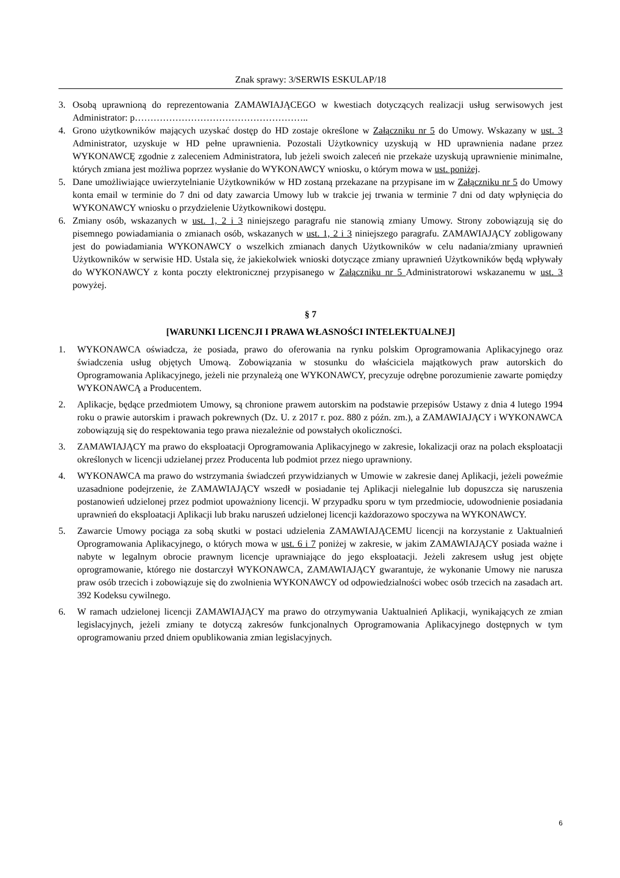Znak sprawy: 3/SERWIS ESKULAP/18
3. Osobą uprawnioną do reprezentowania ZAMAWIAJĄCEGO w kwestiach dotyczących realizacji usług serwisowych jest Administrator: p………………………………………………..
4. Grono użytkowników mających uzyskać dostęp do HD zostaje określone w Załączniku nr 5 do Umowy. Wskazany w ust. 3 Administrator, uzyskuje w HD pełne uprawnienia. Pozostali Użytkownicy uzyskują w HD uprawnienia nadane przez WYKONAWCĘ zgodnie z zaleceniem Administratora, lub jeżeli swoich zaleceń nie przekaże uzyskują uprawnienie minimalne, których zmiana jest możliwa poprzez wysłanie do WYKONAWCY wniosku, o którym mowa w ust. poniżej.
5. Dane umożliwiające uwierzytelnianie Użytkowników w HD zostaną przekazane na przypisane im w Załączniku nr 5 do Umowy konta email w terminie do 7 dni od daty zawarcia Umowy lub w trakcie jej trwania w terminie 7 dni od daty wpłynięcia do WYKONAWCY wniosku o przydzielenie Użytkownikowi dostępu.
6. Zmiany osób, wskazanych w ust. 1, 2 i 3 niniejszego paragrafu nie stanowią zmiany Umowy. Strony zobowiązują się do pisemnego powiadamiania o zmianach osób, wskazanych w ust. 1, 2 i 3 niniejszego paragrafu. ZAMAWIAJĄCY zobligowany jest do powiadamiania WYKONAWCY o wszelkich zmianach danych Użytkowników w celu nadania/zmiany uprawnień Użytkowników w serwisie HD. Ustala się, że jakiekolwiek wnioski dotyczące zmiany uprawnień Użytkowników będą wpływały do WYKONAWCY z konta poczty elektronicznej przypisanego w Załączniku nr 5 Administratorowi wskazanemu w ust. 3 powyżej.
§ 7
[WARUNKI LICENCJI I PRAWA WŁASNOŚCI INTELEKTUALNEJ]
1. WYKONAWCA oświadcza, że posiada, prawo do oferowania na rynku polskim Oprogramowania Aplikacyjnego oraz świadczenia usług objętych Umową. Zobowiązania w stosunku do właściciela majątkowych praw autorskich do Oprogramowania Aplikacyjnego, jeżeli nie przynależą one WYKONAWCY, precyzuje odrębne porozumienie zawarte pomiędzy WYKONAWCĄ a Producentem.
2. Aplikacje, będące przedmiotem Umowy, są chronione prawem autorskim na podstawie przepisów Ustawy z dnia 4 lutego 1994 roku o prawie autorskim i prawach pokrewnych (Dz. U. z 2017 r. poz. 880 z późn. zm.), a ZAMAWIAJĄCY i WYKONAWCA zobowiązują się do respektowania tego prawa niezależnie od powstałych okoliczności.
3. ZAMAWIAJĄCY ma prawo do eksploatacji Oprogramowania Aplikacyjnego w zakresie, lokalizacji oraz na polach eksploatacji określonych w licencji udzielanej przez Producenta lub podmiot przez niego uprawniony.
4. WYKONAWCA ma prawo do wstrzymania świadczeń przywidzianych w Umowie w zakresie danej Aplikacji, jeżeli poweźmie uzasadnione podejrzenie, że ZAMAWIAJĄCY wszedł w posiadanie tej Aplikacji nielegalnie lub dopuszcza się naruszenia postanowień udzielonej przez podmiot upoważniony licencji. W przypadku sporu w tym przedmiocie, udowodnienie posiadania uprawnień do eksploatacji Aplikacji lub braku naruszeń udzielonej licencji każdorazowo spoczywa na WYKONAWCY.
5. Zawarcie Umowy pociąga za sobą skutki w postaci udzielenia ZAMAWIAJĄCEMU licencji na korzystanie z Uaktualnień Oprogramowania Aplikacyjnego, o których mowa w ust. 6 i 7 poniżej w zakresie, w jakim ZAMAWIAJĄCY posiada ważne i nabyte w legalnym obrocie prawnym licencje uprawniające do jego eksploatacji. Jeżeli zakresem usług jest objęte oprogramowanie, którego nie dostarczył WYKONAWCA, ZAMAWIAJĄCY gwarantuje, że wykonanie Umowy nie narusza praw osób trzecich i zobowiązuje się do zwolnienia WYKONAWCY od odpowiedzialności wobec osób trzecich na zasadach art. 392 Kodeksu cywilnego.
6. W ramach udzielonej licencji ZAMAWIAJĄCY ma prawo do otrzymywania Uaktualnień Aplikacji, wynikających ze zmian legislacyjnych, jeżeli zmiany te dotyczą zakresów funkcjonalnych Oprogramowania Aplikacyjnego dostępnych w tym oprogramowaniu przed dniem opublikowania zmian legislacyjnych.
6